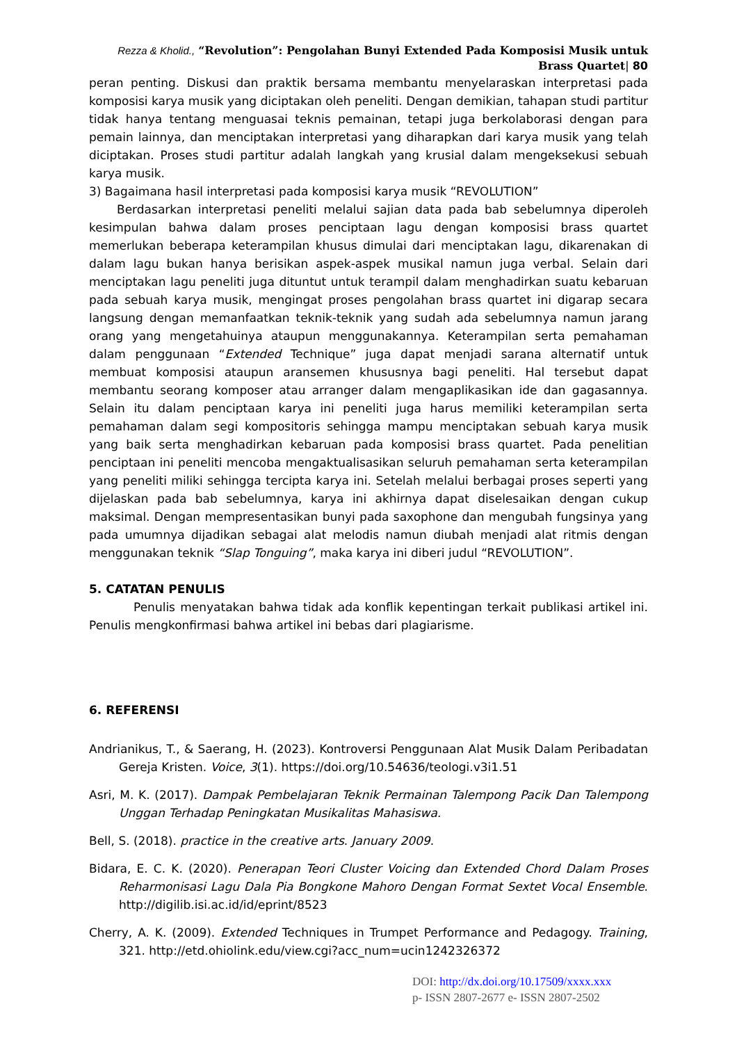Rezza & Kholid., “Revolution”: Pengolahan Bunyi Extended Pada Komposisi Musik untuk Brass Quartet| 80
peran penting. Diskusi dan praktik bersama membantu menyelaraskan interpretasi pada komposisi karya musik yang diciptakan oleh peneliti. Dengan demikian, tahapan studi partitur tidak hanya tentang menguasai teknis pemainan, tetapi juga berkolaborasi dengan para pemain lainnya, dan menciptakan interpretasi yang diharapkan dari karya musik yang telah diciptakan. Proses studi partitur adalah langkah yang krusial dalam mengeksekusi sebuah karya musik.
3) Bagaimana hasil interpretasi pada komposisi karya musik “REVOLUTION”
Berdasarkan interpretasi peneliti melalui sajian data pada bab sebelumnya diperoleh kesimpulan bahwa dalam proses penciptaan lagu dengan komposisi brass quartet memerlukan beberapa keterampilan khusus dimulai dari menciptakan lagu, dikarenakan di dalam lagu bukan hanya berisikan aspek-aspek musikal namun juga verbal. Selain dari menciptakan lagu peneliti juga dituntut untuk terampil dalam menghadirkan suatu kebaruan pada sebuah karya musik, mengingat proses pengolahan brass quartet ini digarap secara langsung dengan memanfaatkan teknik-teknik yang sudah ada sebelumnya namun jarang orang yang mengetahuinya ataupun menggunakannya. Keterampilan serta pemahaman dalam penggunaan “Extended Technique” juga dapat menjadi sarana alternatif untuk membuat komposisi ataupun aransemen khususnya bagi peneliti. Hal tersebut dapat membantu seorang komposer atau arranger dalam mengaplikasikan ide dan gagasannya. Selain itu dalam penciptaan karya ini peneliti juga harus memiliki keterampilan serta pemahaman dalam segi kompositoris sehingga mampu menciptakan sebuah karya musik yang baik serta menghadirkan kebaruan pada komposisi brass quartet. Pada penelitian penciptaan ini peneliti mencoba mengaktualisasikan seluruh pemahaman serta keterampilan yang peneliti miliki sehingga tercipta karya ini. Setelah melalui berbagai proses seperti yang dijelaskan pada bab sebelumnya, karya ini akhirnya dapat diselesaikan dengan cukup maksimal. Dengan mempresentasikan bunyi pada saxophone dan mengubah fungsinya yang pada umumnya dijadikan sebagai alat melodis namun diubah menjadi alat ritmis dengan menggunakan teknik “Slap Tonguing”, maka karya ini diberi judul “REVOLUTION”.
5. CATATAN PENULIS
Penulis menyatakan bahwa tidak ada konflik kepentingan terkait publikasi artikel ini. Penulis mengkonfirmasi bahwa artikel ini bebas dari plagiarisme.
6. REFERENSI
Andrianikus, T., & Saerang, H. (2023). Kontroversi Penggunaan Alat Musik Dalam Peribadatan Gereja Kristen. Voice, 3(1). https://doi.org/10.54636/teologi.v3i1.51
Asri, M. K. (2017). Dampak Pembelajaran Teknik Permainan Talempong Pacik Dan Talempong Unggan Terhadap Peningkatan Musikalitas Mahasiswa.
Bell, S. (2018). practice in the creative arts. January 2009.
Bidara, E. C. K. (2020). Penerapan Teori Cluster Voicing dan Extended Chord Dalam Proses Reharmonisasi Lagu Dala Pia Bongkone Mahoro Dengan Format Sextet Vocal Ensemble. http://digilib.isi.ac.id/id/eprint/8523
Cherry, A. K. (2009). Extended Techniques in Trumpet Performance and Pedagogy. Training, 321. http://etd.ohiolink.edu/view.cgi?acc_num=ucin1242326372
DOI: http://dx.doi.org/10.17509/xxxx.xxx
p- ISSN 2807-2677 e- ISSN 2807-2502